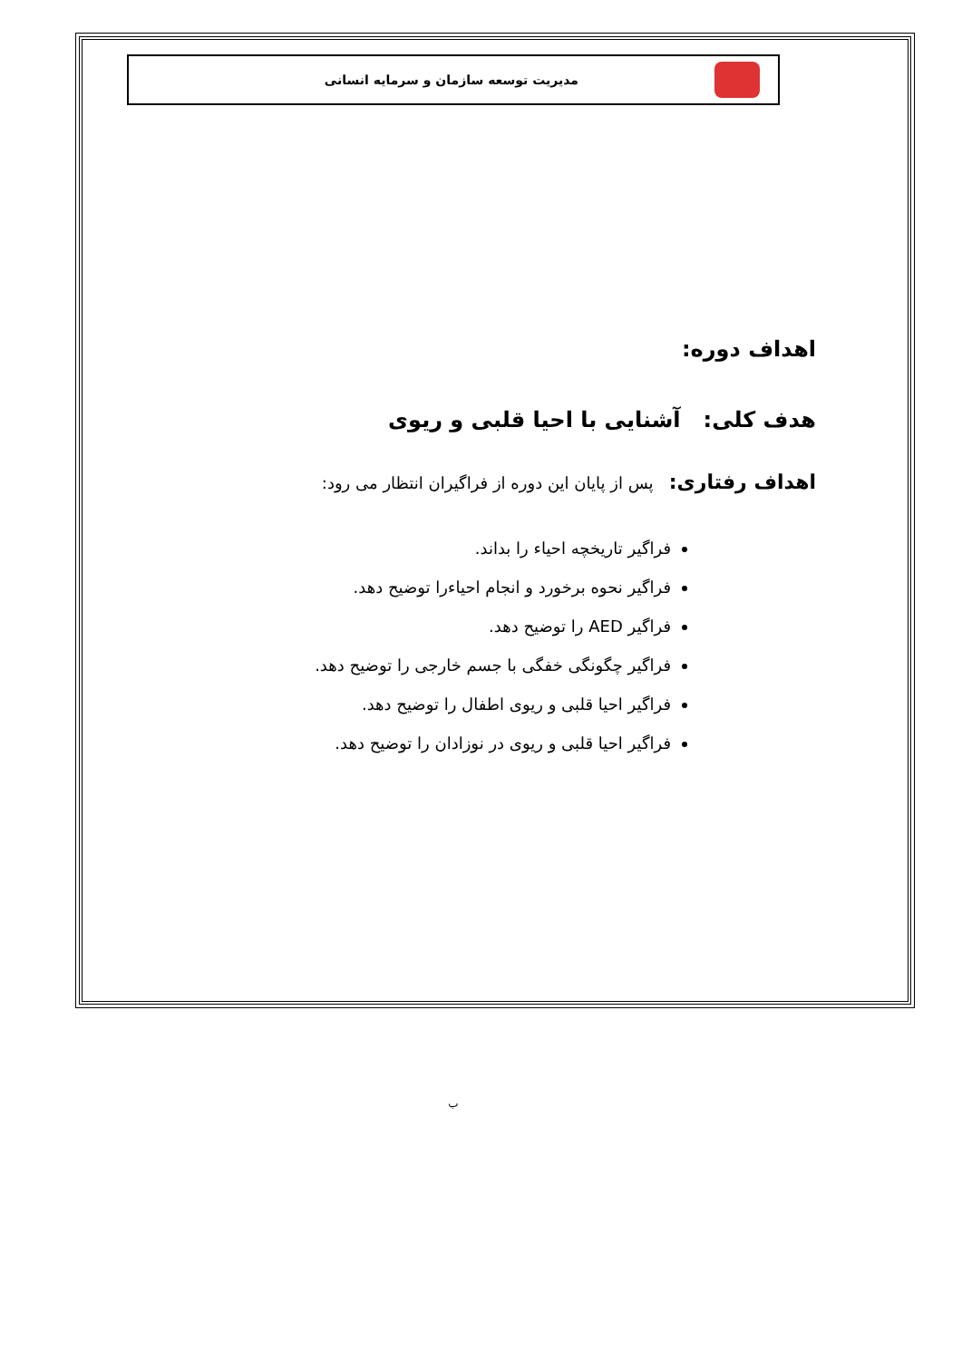مدیریت توسعه سازمان و سرمایه انسانی
اهداف دوره:
هدف کلی: آشنایی با احیا قلبی و ریوی
اهداف رفتاری: پس از پایان این دوره از فراگیران انتظار می رود:
فراگیر تاریخچه احیاء را بداند.
فراگیر نحوه برخورد و انجام احیاءرا توضیح دهد.
فراگیر AED را توضیح دهد.
فراگیر چگونگی خفگی با جسم خارجی را توضیح دهد.
فراگیر احیا قلبی و ریوی اطفال را توضیح دهد.
فراگیر احیا قلبی و ریوی در نوزادان را توضیح دهد.
ب